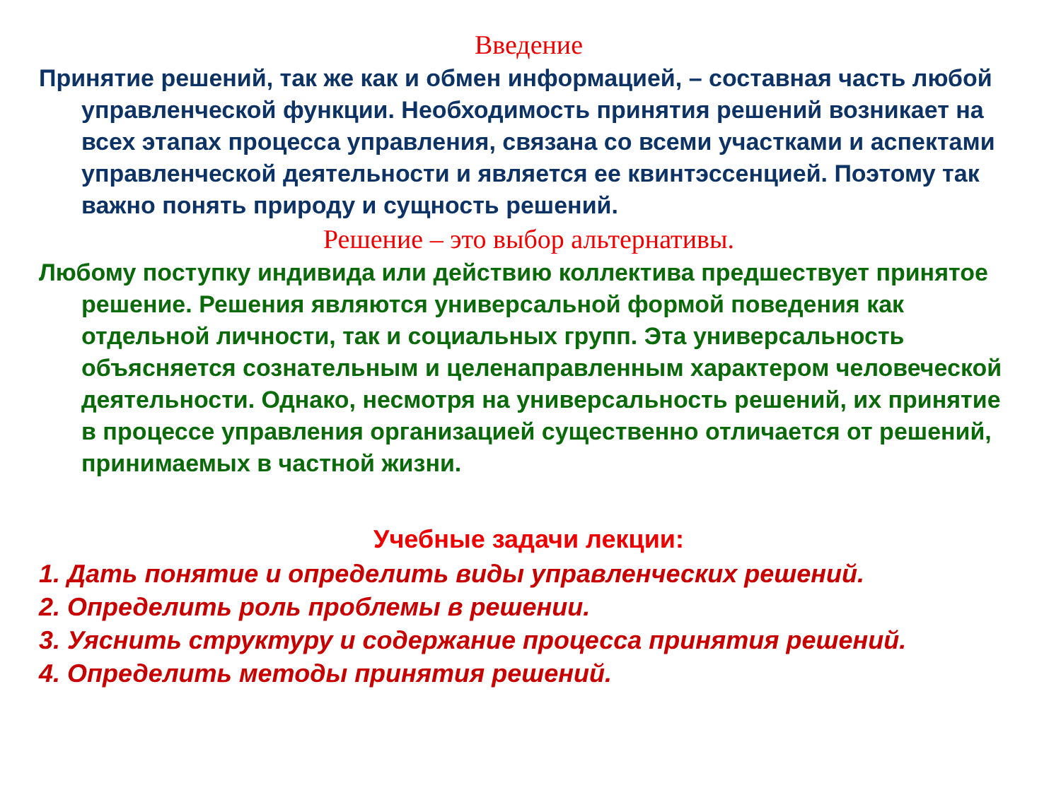Введение
Принятие решений, так же как и обмен информацией, – составная часть любой управленческой функции. Необходимость принятия решений возникает на всех этапах процесса управления, связана со всеми участками и аспектами управленческой деятельности и является ее квинтэссенцией. Поэтому так важно понять природу и сущность решений.
Решение – это выбор альтернативы.
Любому поступку индивида или действию коллектива предшествует принятое решение. Решения являются универсальной формой поведения как отдельной личности, так и социальных групп. Эта универсальность объясняется сознательным и целенаправленным характером человеческой деятельности. Однако, несмотря на универсальность решений, их принятие в процессе управления организацией существенно отличается от решений, принимаемых в частной жизни.
Учебные задачи лекции:
1. Дать понятие и определить виды управленческих решений.
2. Определить роль проблемы в решении.
3. Уяснить структуру и содержание процесса принятия решений.
4. Определить методы принятия решений.